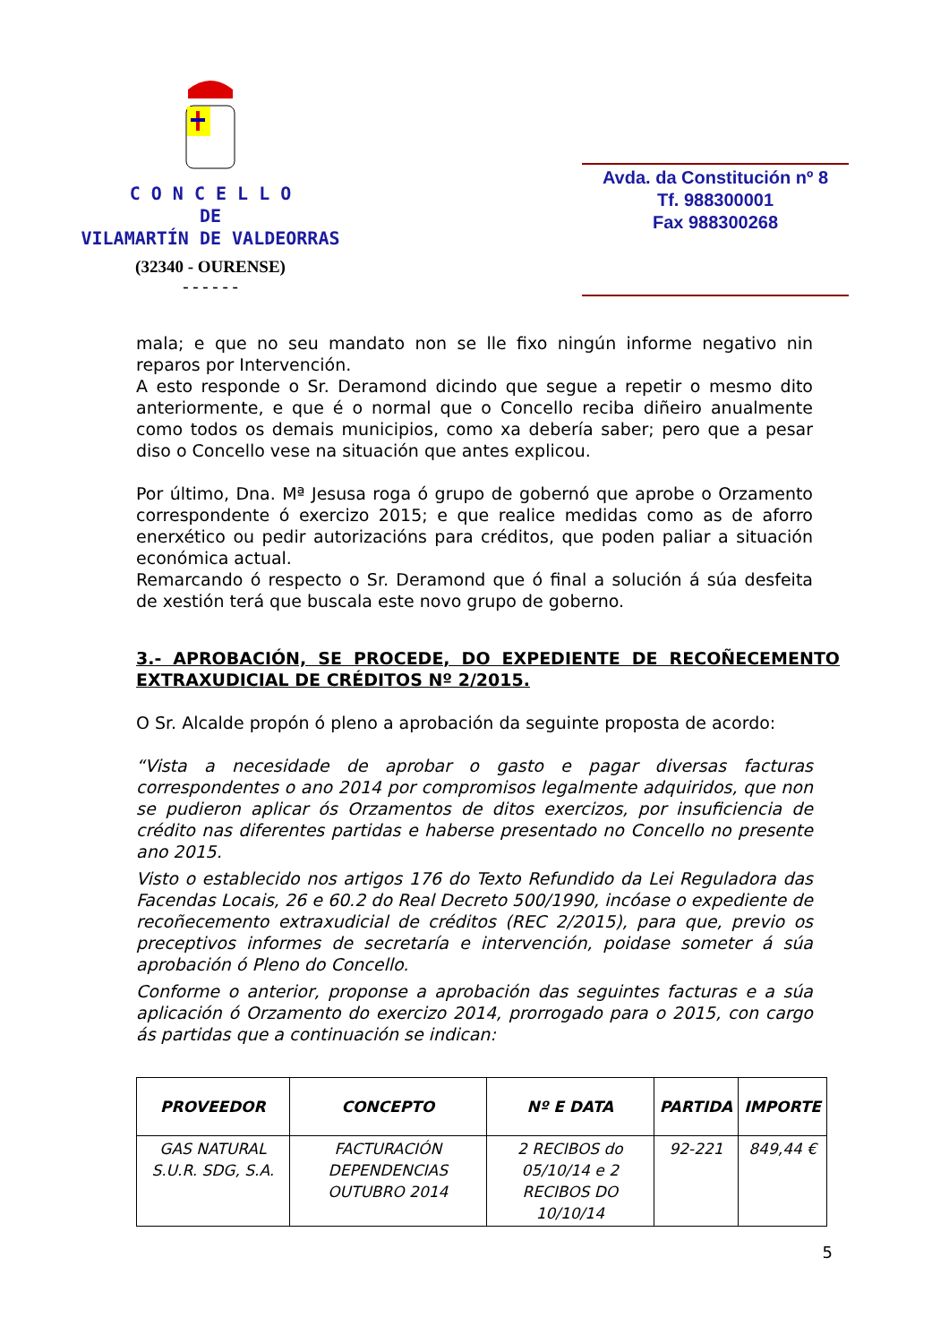C O N C E L L O
DE
VILAMARTÍN DE VALDEORRAS
(32340 - OURENSE)
- - - - - -
Avda. da Constitución nº 8
Tf. 988300001
Fax 988300268
mala; e que no seu mandato non se lle fixo ningún informe negativo nin reparos por Intervención.
A esto responde o Sr. Deramond dicindo que segue a repetir o mesmo dito anteriormente, e que é o normal que o Concello reciba diñeiro anualmente como todos os demais municipios, como xa debería saber; pero que a pesar diso o Concello vese na situación que antes explicou.
Por último, Dna. Mª Jesusa roga ó grupo de gobernó que aprobe o Orzamento correspondente ó exercizo 2015; e que realice medidas como as de aforro enerxético ou pedir autorizacións para créditos, que poden paliar a situación económica actual.
Remarcando ó respecto o Sr. Deramond que ó final a solución á súa desfeita de xestión terá que buscala este novo grupo de goberno.
3.- APROBACIÓN, SE PROCEDE, DO EXPEDIENTE DE RECOÑECEMENTO EXTRAXUDICIAL DE CRÉDITOS Nº 2/2015.
O Sr. Alcalde propón ó pleno a aprobación da seguinte proposta de acordo:
“Vista a necesidade de aprobar o gasto e pagar diversas facturas correspondentes o ano 2014 por compromisos legalmente adquiridos, que non se pudieron aplicar ós Orzamentos de ditos exercizos, por insuficiencia de crédito nas diferentes partidas e haberse presentado no Concello no presente ano 2015.
Visto o establecido nos artigos 176 do Texto Refundido da Lei Reguladora das Facendas Locais, 26 e 60.2 do Real Decreto 500/1990, incóase o expediente de recoñecemento extraxudicial de créditos (REC 2/2015), para que, previo os preceptivos informes de secretaría e intervención, poidase someter á súa aprobación ó Pleno do Concello.
Conforme o anterior, proponse a aprobación das seguintes facturas e a súa aplicación ó Orzamento do exercizo 2014, prorrogado para o 2015, con cargo ás partidas que a continuación se indican:
| PROVEEDOR | CONCEPTO | Nº E DATA | PARTIDA | IMPORTE |
| --- | --- | --- | --- | --- |
| GAS NATURAL S.U.R. SDG, S.A. | FACTURACIÓN DEPENDENCIAS OUTUBRO 2014 | 2 RECIBOS do 05/10/14 e 2 RECIBOS DO 10/10/14 | 92-221 | 849,44 € |
5